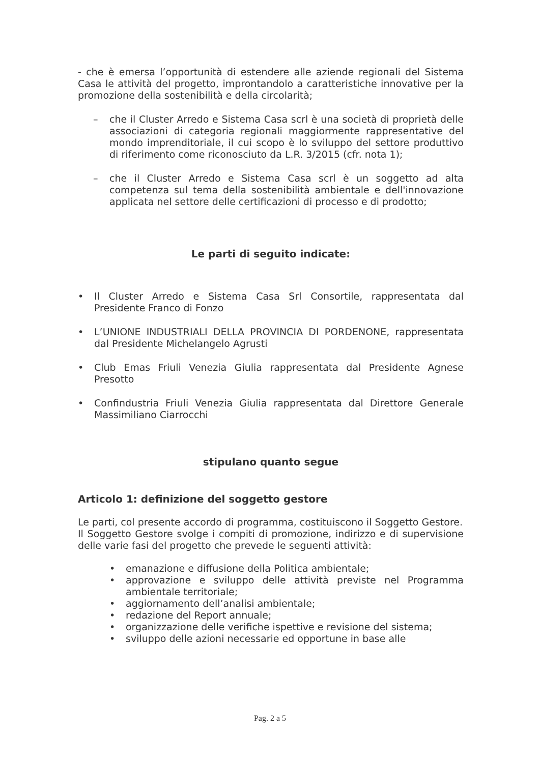- che è emersa l’opportunità di estendere alle aziende regionali del Sistema Casa le attività del progetto, improntandolo a caratteristiche innovative per la promozione della sostenibilità e della circolarità;
– che il Cluster Arredo e Sistema Casa scrl è una società di proprietà delle associazioni di categoria regionali maggiormente rappresentative del mondo imprenditoriale, il cui scopo è lo sviluppo del settore produttivo di riferimento come riconosciuto da L.R. 3/2015 (cfr. nota 1);
– che il Cluster Arredo e Sistema Casa scrl è un soggetto ad alta competenza sul tema della sostenibilità ambientale e dell'innovazione applicata nel settore delle certificazioni di processo e di prodotto;
Le parti di seguito indicate:
• Il Cluster Arredo e Sistema Casa Srl Consortile, rappresentata dal Presidente Franco di Fonzo
• L’UNIONE INDUSTRIALI DELLA PROVINCIA DI PORDENONE, rappresentata dal Presidente Michelangelo Agrusti
• Club Emas Friuli Venezia Giulia rappresentata dal Presidente Agnese Presotto
• Confindustria Friuli Venezia Giulia rappresentata dal Direttore Generale Massimiliano Ciarrocchi
stipulano quanto segue
Articolo 1: definizione del soggetto gestore
Le parti, col presente accordo di programma, costituiscono il Soggetto Gestore.
Il Soggetto Gestore svolge i compiti di promozione, indirizzo e di supervisione delle varie fasi del progetto che prevede le seguenti attività:
• emanazione e diffusione della Politica ambientale;
• approvazione e sviluppo delle attività previste nel Programma ambientale territoriale;
• aggiornamento dell’analisi ambientale;
• redazione del Report annuale;
• organizzazione delle verifiche ispettive e revisione del sistema;
• sviluppo delle azioni necessarie ed opportune in base alle
Pag. 2 a 5